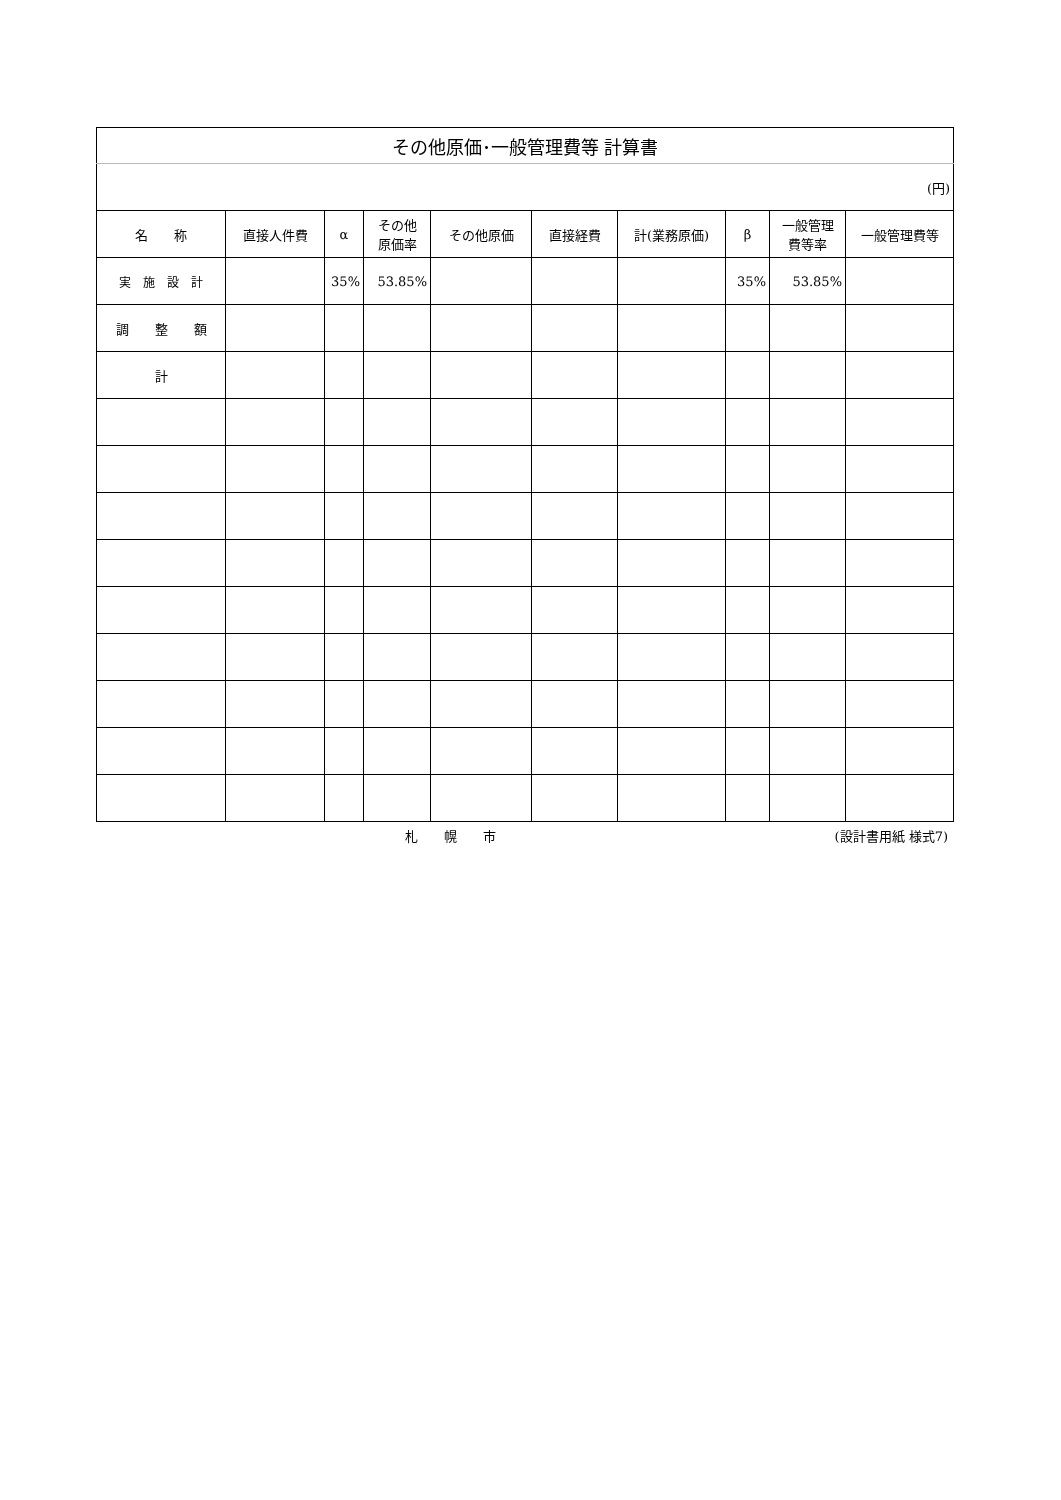| その他原価･一般管理費等 計算書 | | | | | | | | | |
| (円) | | | | | | | | | |
| 名 称 | 直接人件費 | α | その他 原価率 | その他原価 | 直接経費 | 計(業務原価) | β | 一般管理 費等率 | 一般管理費等 |
| 実 施 設 計 | | 35% | 53.85% | | | | 35% | 53.85% | |
| 調 整 額 | | | | | | | | | |
| 計 | | | | | | | | | |
札　　幌　　市 (設計書用紙 様式7)